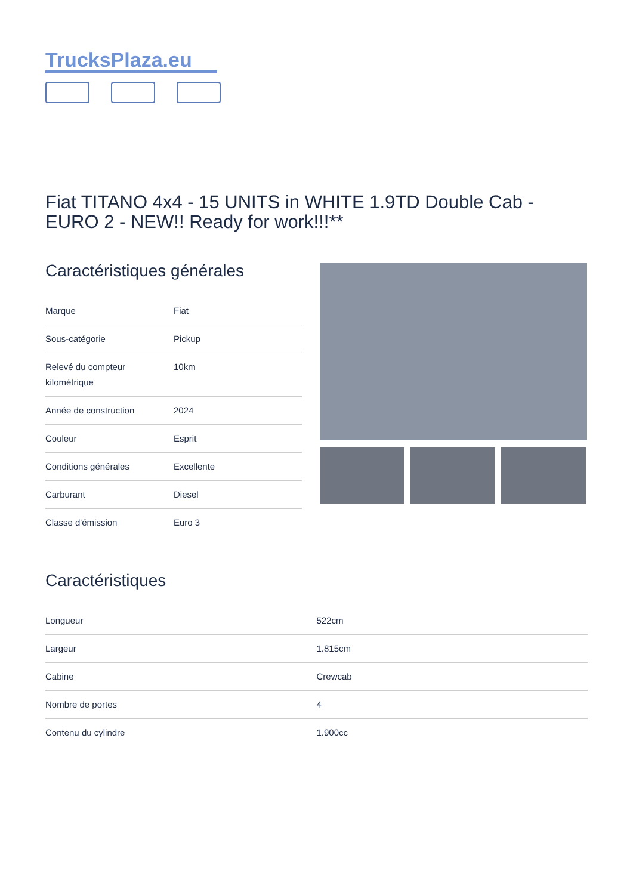TrucksPlaza.eu
Fiat TITANO 4x4 - 15 UNITS in WHITE 1.9TD Double Cab - EURO 2 - NEW!! Ready for work!!!**
Caractéristiques générales
| Marque | Fiat |
| Sous-catégorie | Pickup |
| Relevé du compteur kilométrique | 10km |
| Année de construction | 2024 |
| Couleur | Esprit |
| Conditions générales | Excellente |
| Carburant | Diesel |
| Classe d'émission | Euro 3 |
Caractéristiques
| Longueur | 522cm |
| Largeur | 1.815cm |
| Cabine | Crewcab |
| Nombre de portes | 4 |
| Contenu du cylindre | 1.900cc |